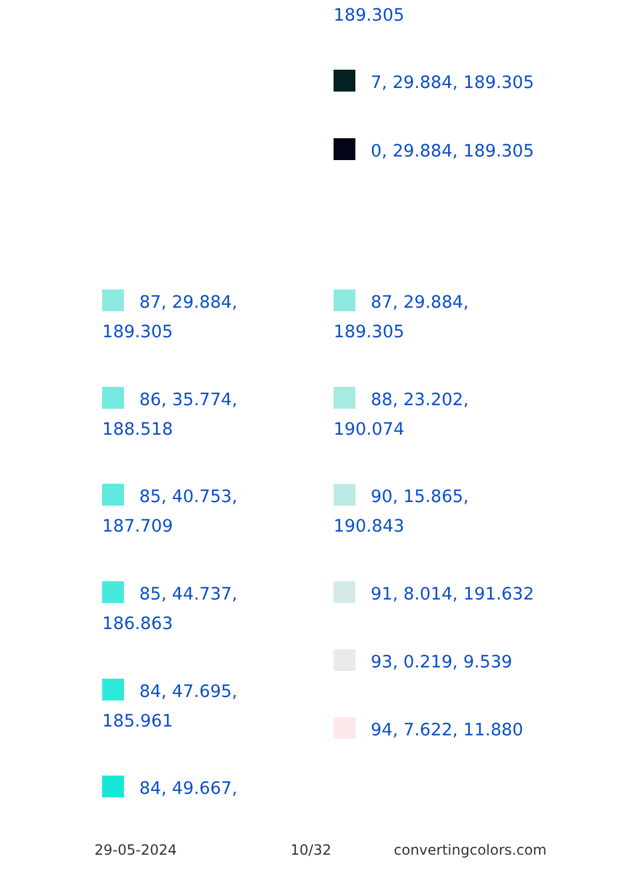189.305
7, 29.884, 189.305
0, 29.884, 189.305
87, 29.884, 189.305
86, 35.774, 188.518
85, 40.753, 187.709
85, 44.737, 186.863
84, 47.695, 185.961
84, 49.667,
87, 29.884, 189.305
88, 23.202, 190.074
90, 15.865, 190.843
91, 8.014, 191.632
93, 0.219, 9.539
94, 7.622, 11.880
29-05-2024 10/32 convertingcolors.com